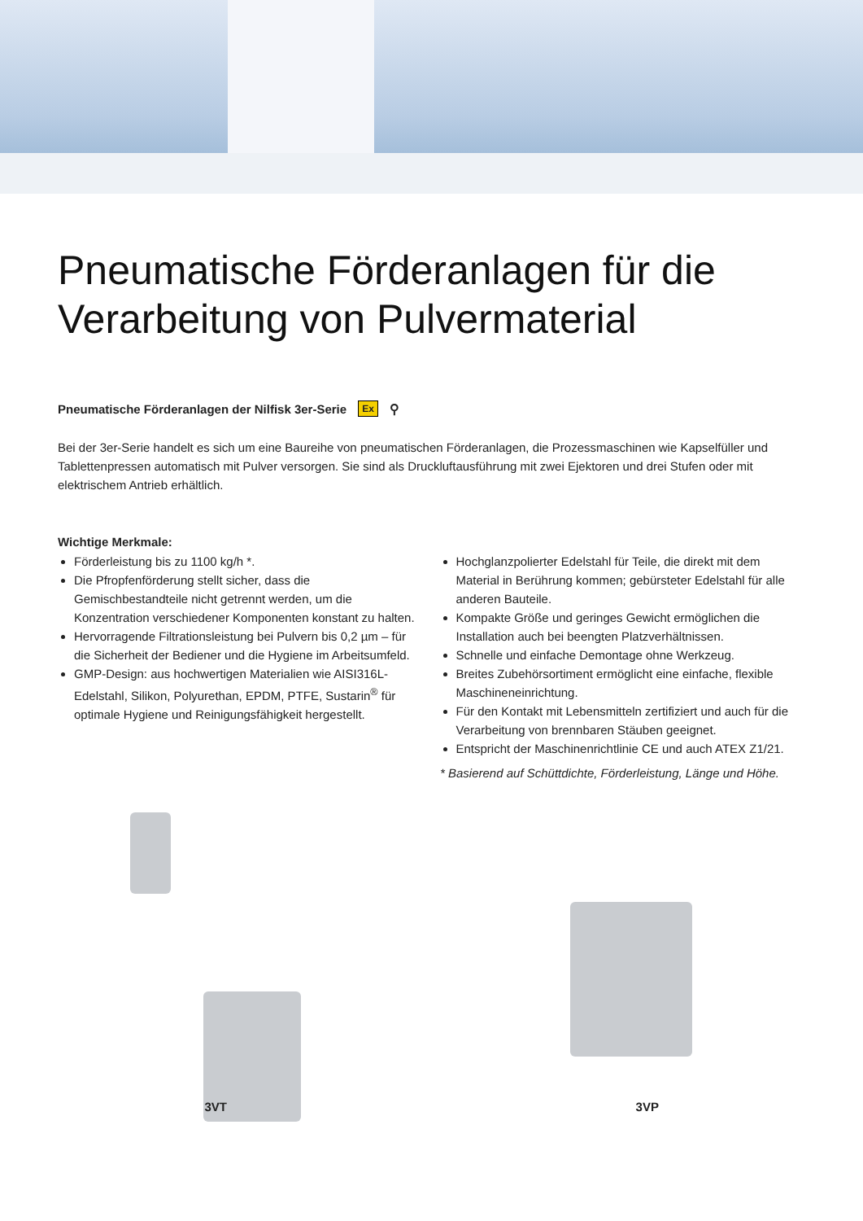Pneumatische Förderanlagen für die Verarbeitung von Pulvermaterial
Pneumatische Förderanlagen der Nilfisk 3er-Serie Ex ⚲
Bei der 3er-Serie handelt es sich um eine Baureihe von pneumatischen Förderanlagen, die Prozessmaschinen wie Kapselfüller und Tablettenpressen automatisch mit Pulver versorgen. Sie sind als Druckluftausführung mit zwei Ejektoren und drei Stufen oder mit elektrischem Antrieb erhältlich.
Wichtige Merkmale:
Förderleistung bis zu 1100 kg/h *.
Die Pfropfenförderung stellt sicher, dass die Gemischbestandteile nicht getrennt werden, um die Konzentration verschiedener Komponenten konstant zu halten.
Hervorragende Filtrationsleistung bei Pulvern bis 0,2 µm – für die Sicherheit der Bediener und die Hygiene im Arbeitsumfeld.
GMP-Design: aus hochwertigen Materialien wie AISI316L-Edelstahl, Silikon, Polyurethan, EPDM, PTFE, Sustarin<sup>®</sup> für optimale Hygiene und Reinigungsfähigkeit hergestellt.
Hochglanzpolierter Edelstahl für Teile, die direkt mit dem Material in Berührung kommen; gebürsteter Edelstahl für alle anderen Bauteile.
Kompakte Größe und geringes Gewicht ermöglichen die Installation auch bei beengten Platzverhältnissen.
Schnelle und einfache Demontage ohne Werkzeug.
Breites Zubehörsortiment ermöglicht eine einfache, flexible Maschineneinrichtung.
Für den Kontakt mit Lebensmitteln zertifiziert und auch für die Verarbeitung von brennbaren Stäuben geeignet.
Entspricht der Maschinenrichtlinie CE und auch ATEX Z1/21.
* Basierend auf Schüttdichte, Förderleistung, Länge und Höhe.
3VT
3VP